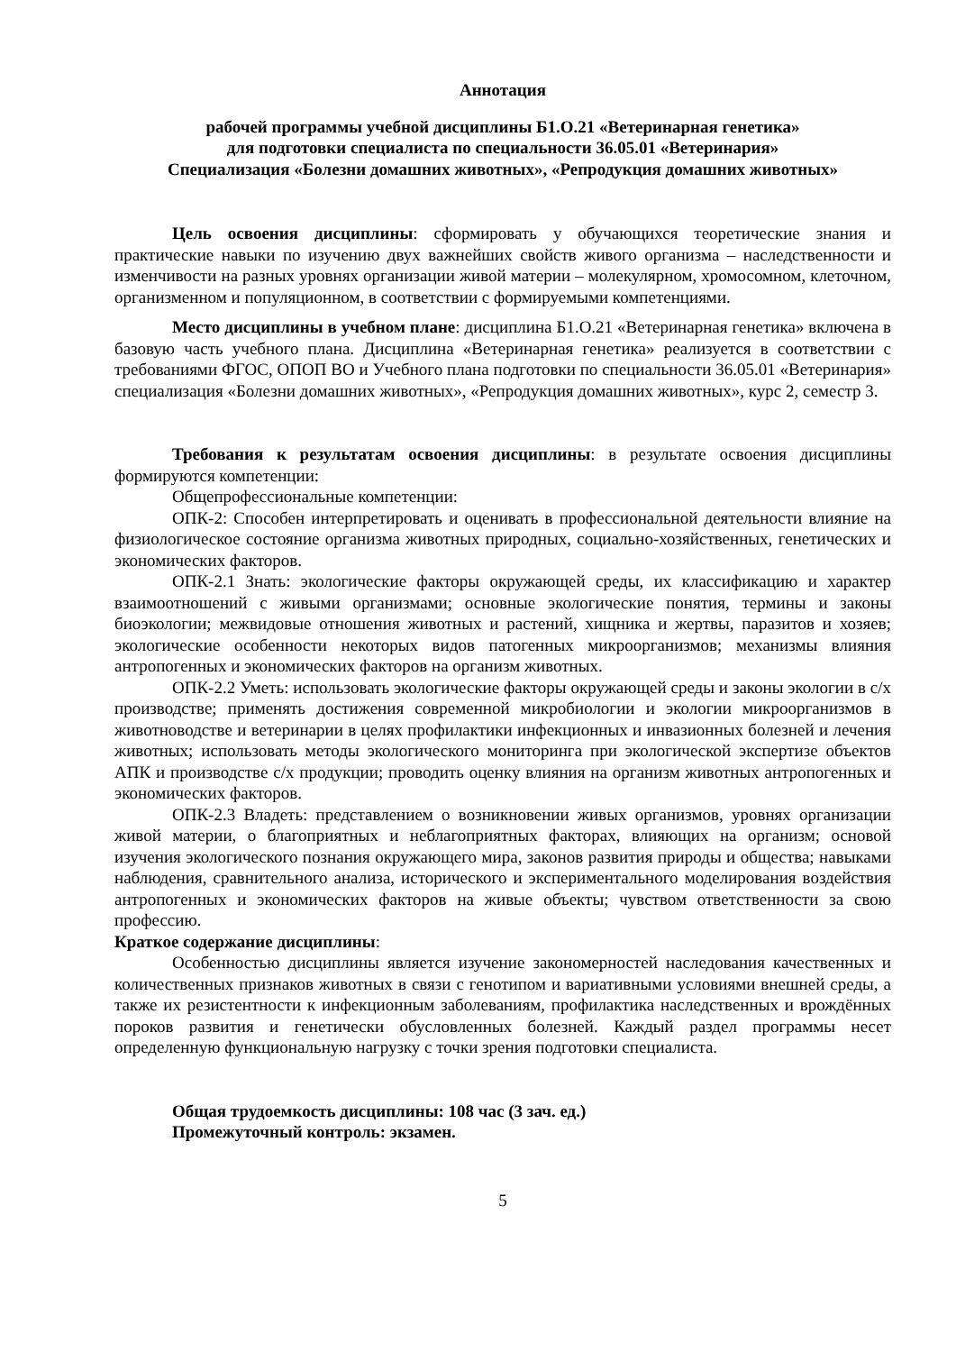Аннотация
рабочей программы учебной дисциплины Б1.О.21 «Ветеринарная генетика»
для подготовки специалиста по специальности 36.05.01 «Ветеринария»
Специализация «Болезни домашних животных», «Репродукция домашних животных»
Цель освоения дисциплины: сформировать у обучающихся теоретические знания и практические навыки по изучению двух важнейших свойств живого организма – наследственности и изменчивости на разных уровнях организации живой материи – молекулярном, хромосомном, клеточном, организменном и популяционном, в соответствии с формируемыми компетенциями.
Место дисциплины в учебном плане: дисциплина Б1.О.21 «Ветеринарная генетика» включена в базовую часть учебного плана. Дисциплина «Ветеринарная генетика» реализуется в соответствии с требованиями ФГОС, ОПОП ВО и Учебного плана подготовки по специальности 36.05.01 «Ветеринария» специализация «Болезни домашних животных», «Репродукция домашних животных», курс 2, семестр 3.
Требования к результатам освоения дисциплины: в результате освоения дисциплины формируются компетенции:
Общепрофессиональные компетенции:
ОПК-2: Способен интерпретировать и оценивать в профессиональной деятельности влияние на физиологическое состояние организма животных природных, социально-хозяйственных, генетических и экономических факторов.
ОПК-2.1 Знать: экологические факторы окружающей среды, их классификацию и характер взаимоотношений с живыми организмами; основные экологические понятия, термины и законы биоэкологии; межвидовые отношения животных и растений, хищника и жертвы, паразитов и хозяев; экологические особенности некоторых видов патогенных микроорганизмов; механизмы влияния антропогенных и экономических факторов на организм животных.
ОПК-2.2 Уметь: использовать экологические факторы окружающей среды и законы экологии в с/х производстве; применять достижения современной микробиологии и экологии микроорганизмов в животноводстве и ветеринарии в целях профилактики инфекционных и инвазионных болезней и лечения животных; использовать методы экологического мониторинга при экологической экспертизе объектов АПК и производстве с/х продукции; проводить оценку влияния на организм животных антропогенных и экономических факторов.
ОПК-2.3 Владеть: представлением о возникновении живых организмов, уровнях организации живой материи, о благоприятных и неблагоприятных факторах, влияющих на организм; основой изучения экологического познания окружающего мира, законов развития природы и общества; навыками наблюдения, сравнительного анализа, исторического и экспериментального моделирования воздействия антропогенных и экономических факторов на живые объекты; чувством ответственности за свою профессию.
Краткое содержание дисциплины:
Особенностью дисциплины является изучение закономерностей наследования качественных и количественных признаков животных в связи с генотипом и вариативными условиями внешней среды, а также их резистентности к инфекционным заболеваниям, профилактика наследственных и врождённых пороков развития и генетически обусловленных болезней. Каждый раздел программы несет определенную функциональную нагрузку с точки зрения подготовки специалиста.
Общая трудоемкость дисциплины: 108 час (3 зач. ед.)
Промежуточный контроль: экзамен.
5